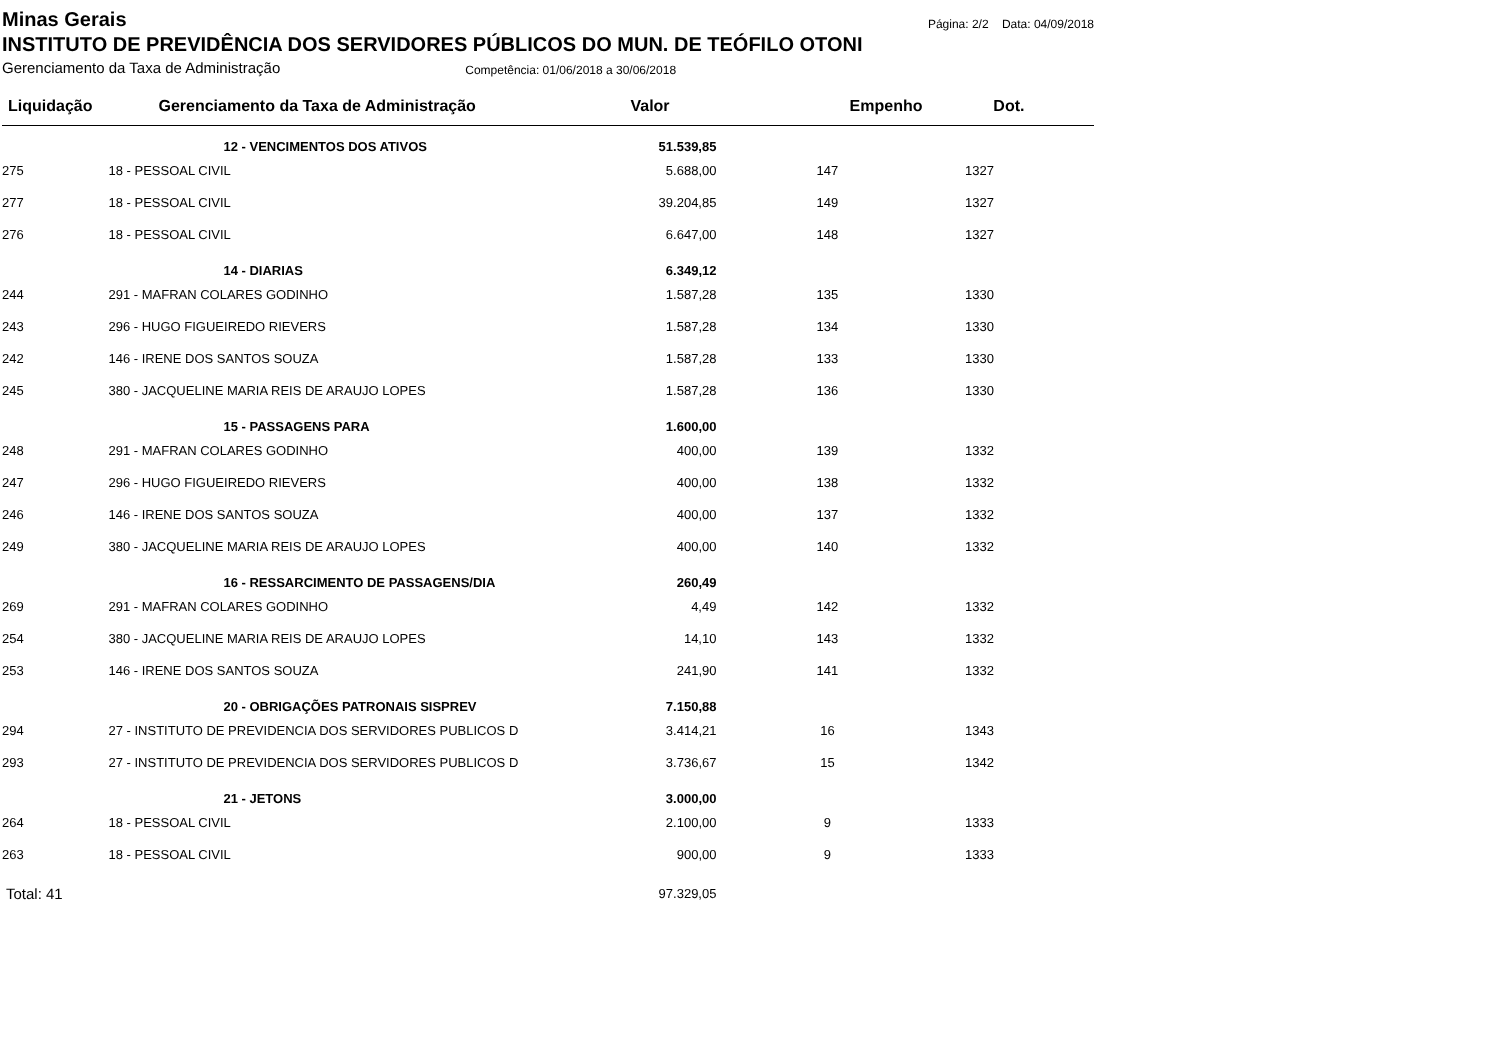Minas Gerais
Página: 2/2 Data: 04/09/2018
INSTITUTO DE PREVIDÊNCIA DOS SERVIDORES PÚBLICOS DO MUN. DE TEÓFILO OTONI
Gerenciamento da Taxa de Administração Competência: 01/06/2018 a 30/06/2018
| Liquidação | Gerenciamento da Taxa de Administração | Valor | Empenho | Dot. | |
| --- | --- | --- | --- | --- | --- |
| | 12 - VENCIMENTOS DOS ATIVOS | 51.539,85 | | | |
| 275 | 18 - PESSOAL CIVIL | 5.688,00 | 147 | 1327 | |
| 277 | 18 - PESSOAL CIVIL | 39.204,85 | 149 | 1327 | |
| 276 | 18 - PESSOAL CIVIL | 6.647,00 | 148 | 1327 | |
| | 14 - DIARIAS | 6.349,12 | | | |
| 244 | 291 - MAFRAN COLARES GODINHO | 1.587,28 | 135 | 1330 | |
| 243 | 296 - HUGO FIGUEIREDO RIEVERS | 1.587,28 | 134 | 1330 | |
| 242 | 146 - IRENE DOS SANTOS SOUZA | 1.587,28 | 133 | 1330 | |
| 245 | 380 - JACQUELINE MARIA REIS DE ARAUJO LOPES | 1.587,28 | 136 | 1330 | |
| | 15 - PASSAGENS PARA | 1.600,00 | | | |
| 248 | 291 - MAFRAN COLARES GODINHO | 400,00 | 139 | 1332 | |
| 247 | 296 - HUGO FIGUEIREDO RIEVERS | 400,00 | 138 | 1332 | |
| 246 | 146 - IRENE DOS SANTOS SOUZA | 400,00 | 137 | 1332 | |
| 249 | 380 - JACQUELINE MARIA REIS DE ARAUJO LOPES | 400,00 | 140 | 1332 | |
| | 16 - RESSARCIMENTO DE PASSAGENS/DIA | 260,49 | | | |
| 269 | 291 - MAFRAN COLARES GODINHO | 4,49 | 142 | 1332 | |
| 254 | 380 - JACQUELINE MARIA REIS DE ARAUJO LOPES | 14,10 | 143 | 1332 | |
| 253 | 146 - IRENE DOS SANTOS SOUZA | 241,90 | 141 | 1332 | |
| | 20 - OBRIGAÇÕES PATRONAIS SISPREV | 7.150,88 | | | |
| 294 | 27 - INSTITUTO DE PREVIDENCIA DOS SERVIDORES PUBLICOS D | 3.414,21 | 16 | 1343 | |
| 293 | 27 - INSTITUTO DE PREVIDENCIA DOS SERVIDORES PUBLICOS D | 3.736,67 | 15 | 1342 | |
| | 21 - JETONS | 3.000,00 | | | |
| 264 | 18 - PESSOAL CIVIL | 2.100,00 | 9 | 1333 | |
| 263 | 18 - PESSOAL CIVIL | 900,00 | 9 | 1333 | |
| Total: 41 | | 97.329,05 | | | |